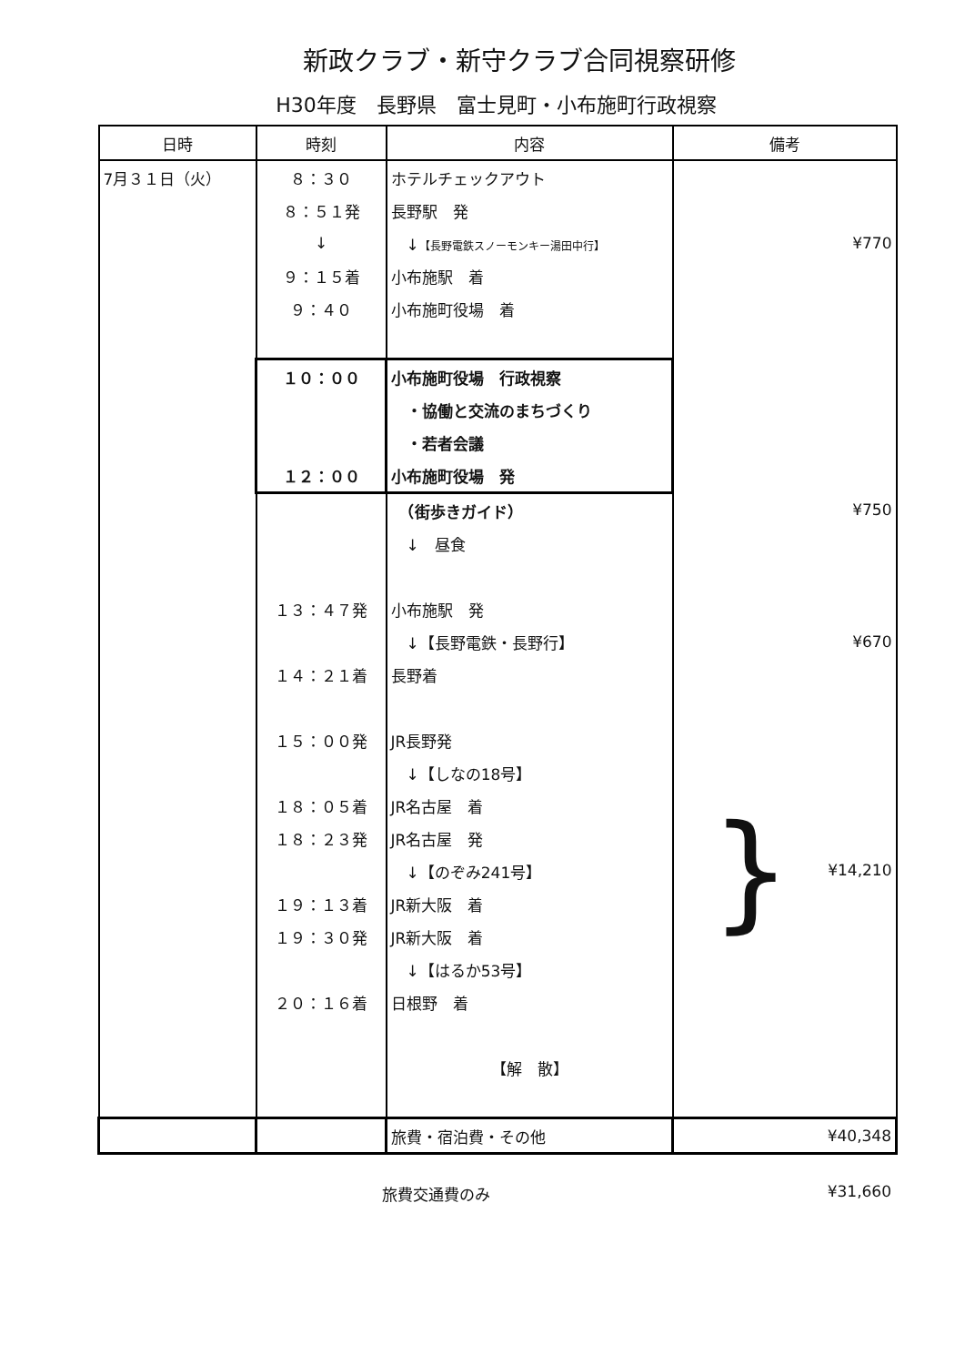新政クラブ・新守クラブ合同視察研修
H30年度　長野県　富士見町・小布施町行政視察
| 日時 | 時刻 | 内容 | 備考 |
| --- | --- | --- | --- |
| 7月３１日（火） | ８：３０ | ホテルチェックアウト | |
| | ８：５１発 | 長野駅 発 | |
| | ↓ | ↓ 【長野電鉄スノーモンキー湯田中行】 | ¥770 |
| | ９：１５着 | 小布施駅 着 | |
| | ９：４０ | 小布施町役場 着 | |
| | １０：００ | 小布施町役場 行政視察 | |
| | | ・協働と交流のまちづくり | |
| | | ・若者会議 | |
| | １２：００ | 小布施町役場 発 | |
| | | （街歩きガイド） | ¥750 |
| | | ↓ 昼食 | |
| | １３：４７発 | 小布施駅 発 | |
| | | ↓【長野電鉄・長野行】 | ¥670 |
| | １４：２１着 | 長野着 | |
| | １５：００発 | JR長野発 | } ¥14,210 |
| | | ↓【しなの18号】 | |
| | １８：０５着 | JR名古屋 着 | |
| | １８：２３発 | JR名古屋 発 | |
| | | ↓【のぞみ241号】 | |
| | １９：１３着 | JR新大阪 着 | |
| | １９：３０発 | JR新大阪 着 | |
| | | ↓【はるか53号】 | |
| | ２０：１６着 | 日根野 着 | |
| | | 【解 散】 | |
| | | 旅費・宿泊費・その他 | ¥40,348 |
旅費交通費のみ ¥31,660